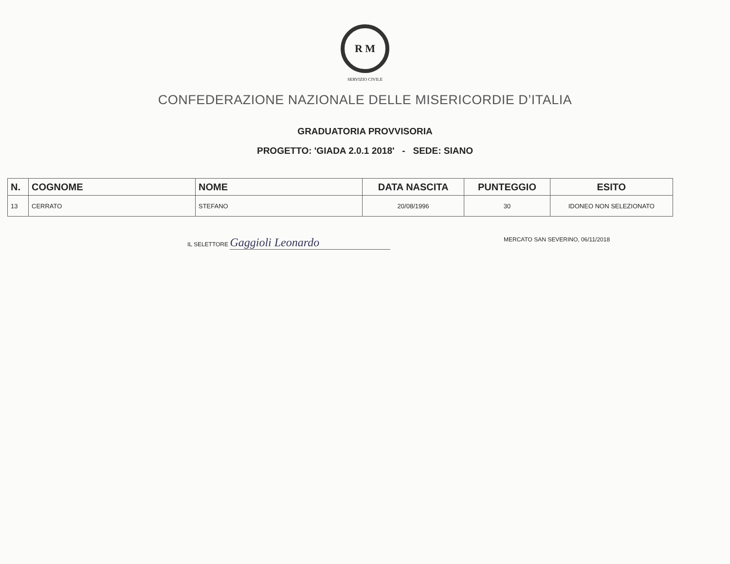R M
SERVIZIO CIVILE
CONFEDERAZIONE NAZIONALE DELLE MISERICORDIE D’ITALIA
GRADUATORIA PROVVISORIA
PROGETTO: 'GIADA 2.0.1 2018' - SEDE: SIANO
| N. | COGNOME | NOME | DATA NASCITA | PUNTEGGIO | ESITO |
| --- | --- | --- | --- | --- | --- |
| 13 | CERRATO | STEFANO | 20/08/1996 | 30 | IDONEO NON SELEZIONATO |
IL SELETTORE Gaggioli Leonardo
MERCATO SAN SEVERINO, 06/11/2018